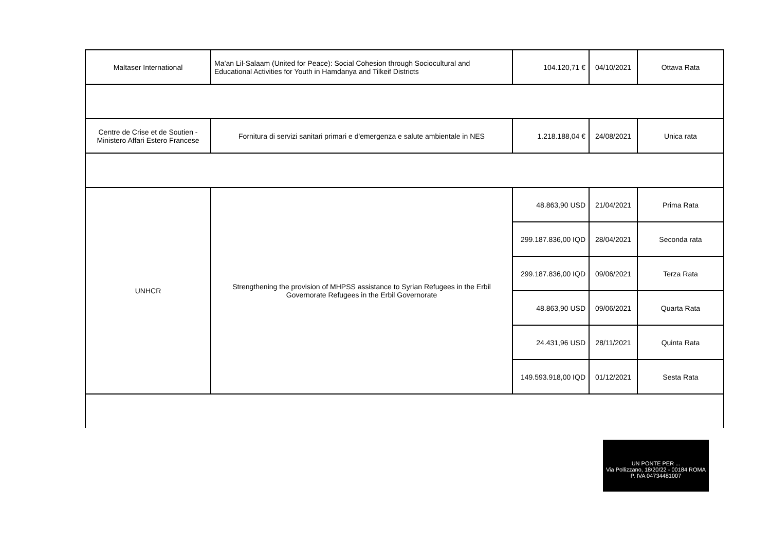| Maltaser International | Ma’an Lil-Salaam (United for Peace): Social Cohesion through Sociocultural and Educational Activities for Youth in Hamdanya and Tilkeif Districts | 104.120,71 € | 04/10/2021 | Ottava Rata |
| Centre de Crise et de Soutien - Ministero Affari Estero Francese | Fornitura di servizi sanitari primari e d'emergenza e salute ambientale in NES | 1.218.188,04 € | 24/08/2021 | Unica rata |
| UNHCR | Strengthening the provision of MHPSS assistance to Syrian Refugees in the Erbil Governorate Refugees in the Erbil Governorate | 48.863,90 USD | 21/04/2021 | Prima Rata |
| | | 299.187.836,00 IQD | 28/04/2021 | Seconda rata |
| | | 299.187.836,00 IQD | 09/06/2021 | Terza Rata |
| | | 48.863,90 USD | 09/06/2021 | Quarta Rata |
| | | 24.431,96 USD | 28/11/2021 | Quinta Rata |
| | | 149.593.918,00 IQD | 01/12/2021 | Sesta Rata |
UN PONTE PER ...
Via Pollizzano, 18/20/22 - 00184 ROMA
P. IVA 04734481007